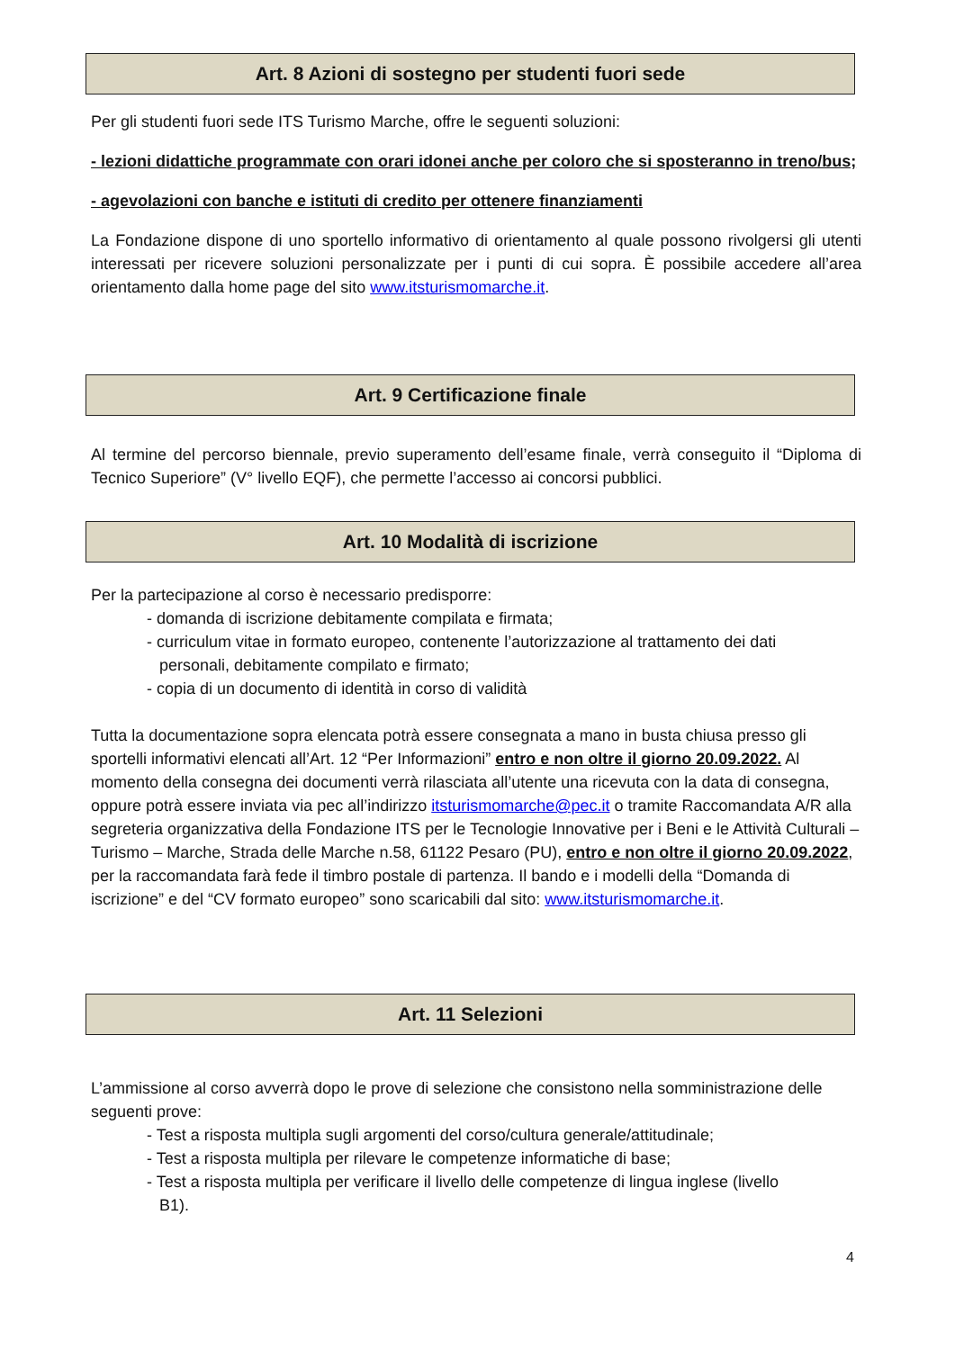Art. 8 Azioni di sostegno per studenti fuori sede
Per gli studenti fuori sede ITS Turismo Marche, offre le seguenti soluzioni:
- lezioni didattiche programmate con orari idonei anche per coloro che si sposteranno in treno/bus;
- agevolazioni con banche e istituti di credito per ottenere finanziamenti
La Fondazione dispone di uno sportello informativo di orientamento al quale possono rivolgersi gli utenti interessati per ricevere soluzioni personalizzate per i punti di cui sopra. È possibile accedere all’area orientamento dalla home page del sito www.itsturismomarche.it.
Art. 9 Certificazione finale
Al termine del percorso biennale, previo superamento dell’esame finale, verrà conseguito il “Diploma di Tecnico Superiore” (V° livello EQF), che permette l’accesso ai concorsi pubblici.
Art. 10 Modalità di iscrizione
Per la partecipazione al corso è necessario predisporre:
- domanda di iscrizione debitamente compilata e firmata;
- curriculum vitae in formato europeo, contenente l’autorizzazione al trattamento dei dati
personali, debitamente compilato e firmato;
- copia di un documento di identità in corso di validità
Tutta la documentazione sopra elencata potrà essere consegnata a mano in busta chiusa presso gli sportelli informativi elencati all’Art. 12 “Per Informazioni” entro e non oltre il giorno 20.09.2022. Al momento della consegna dei documenti verrà rilasciata all’utente una ricevuta con la data di consegna, oppure potrà essere inviata via pec all’indirizzo itsturismomarche@pec.it o tramite Raccomandata A/R alla segreteria organizzativa della Fondazione ITS per le Tecnologie Innovative per i Beni e le Attività Culturali – Turismo – Marche, Strada delle Marche n.58, 61122 Pesaro (PU), entro e non oltre il giorno 20.09.2022, per la raccomandata farà fede il timbro postale di partenza. Il bando e i modelli della “Domanda di iscrizione” e del “CV formato europeo” sono scaricabili dal sito: www.itsturismomarche.it.
Art. 11 Selezioni
L’ammissione al corso avverrà dopo le prove di selezione che consistono nella somministrazione delle seguenti prove:
- Test a risposta multipla sugli argomenti del corso/cultura generale/attitudinale;
- Test a risposta multipla per rilevare le competenze informatiche di base;
- Test a risposta multipla per verificare il livello delle competenze di lingua inglese (livello
B1).
4